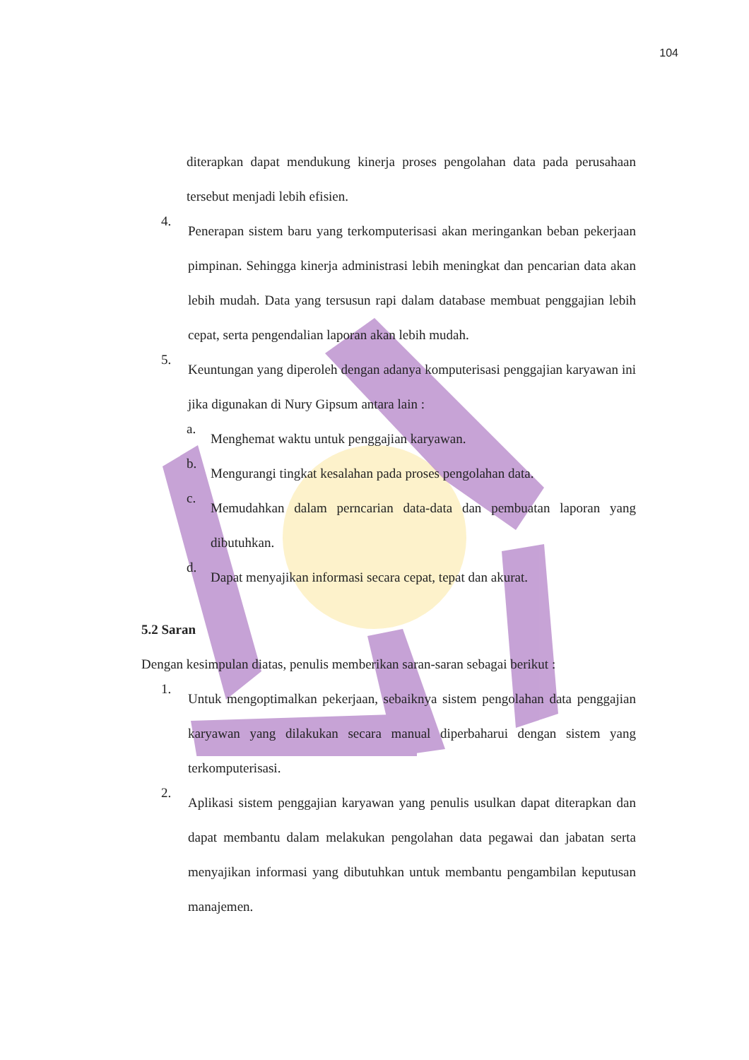104
diterapkan dapat mendukung kinerja proses pengolahan data pada perusahaan tersebut menjadi lebih efisien.
4.
Penerapan sistem baru yang terkomputerisasi akan meringankan beban pekerjaan pimpinan. Sehingga kinerja administrasi lebih meningkat dan pencarian data akan lebih mudah. Data yang tersusun rapi dalam database membuat penggajian lebih cepat, serta pengendalian laporan akan lebih mudah.
5.
Keuntungan yang diperoleh dengan adanya komputerisasi penggajian karyawan ini jika digunakan di Nury Gipsum antara lain :
a.
Menghemat waktu untuk penggajian karyawan.
b.
Mengurangi tingkat kesalahan pada proses pengolahan data.
c.
Memudahkan dalam perncarian data-data dan pembuatan laporan yang dibutuhkan.
d.
Dapat menyajikan informasi secara cepat, tepat dan akurat.
5.2 Saran
Dengan kesimpulan diatas, penulis memberikan saran-saran sebagai berikut :
1.
Untuk mengoptimalkan pekerjaan, sebaiknya sistem pengolahan data penggajian karyawan yang dilakukan secara manual diperbaharui dengan sistem yang terkomputerisasi.
2.
Aplikasi sistem penggajian karyawan yang penulis usulkan dapat diterapkan dan dapat membantu dalam melakukan pengolahan data pegawai dan jabatan serta menyajikan informasi yang dibutuhkan untuk membantu pengambilan keputusan manajemen.